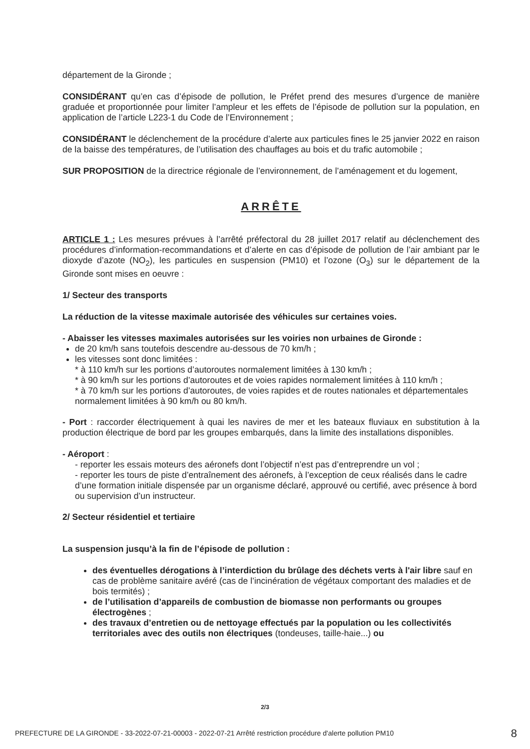département de la Gironde ;
CONSIDÉRANT qu’en cas d’épisode de pollution, le Préfet prend des mesures d’urgence de manière graduée et proportionnée pour limiter l’ampleur et les effets de l’épisode de pollution sur la population, en application de l’article L223-1 du Code de l’Environnement ;
CONSIDÉRANT le déclenchement de la procédure d’alerte aux particules fines le 25 janvier 2022 en raison de la baisse des températures, de l’utilisation des chauffages au bois et du trafic automobile ;
SUR PROPOSITION de la directrice régionale de l’environnement, de l’aménagement et du logement,
ARRÊTE
ARTICLE 1 : Les mesures prévues à l’arrêté préfectoral du 28 juillet 2017 relatif au déclenchement des procédures d’information-recommandations et d’alerte en cas d’épisode de pollution de l’air ambiant par le dioxyde d’azote (NO<sub>2</sub>), les particules en suspension (PM10) et l’ozone (O<sub>3</sub>) sur le département de la Gironde sont mises en oeuvre :
1/ Secteur des transports
La réduction de la vitesse maximale autorisée des véhicules sur certaines voies.
- Abaisser les vitesses maximales autorisées sur les voiries non urbaines de Gironde :
de 20 km/h sans toutefois descendre au-dessous de 70 km/h ;
les vitesses sont donc limitées :
* à 110 km/h sur les portions d’autoroutes normalement limitées à 130 km/h ;
* à 90 km/h sur les portions d’autoroutes et de voies rapides normalement limitées à 110 km/h ;
* à 70 km/h sur les portions d’autoroutes, de voies rapides et de routes nationales et départementales normalement limitées à 90 km/h ou 80 km/h.
- Port : raccorder électriquement à quai les navires de mer et les bateaux fluviaux en substitution à la production électrique de bord par les groupes embarqués, dans la limite des installations disponibles.
- Aéroport :
- reporter les essais moteurs des aéronefs dont l’objectif n’est pas d’entreprendre un vol ;
- reporter les tours de piste d’entraînement des aéronefs, à l’exception de ceux réalisés dans le cadre d’une formation initiale dispensée par un organisme déclaré, approuvé ou certifié, avec présence à bord ou supervision d’un instructeur.
2/ Secteur résidentiel et tertiaire
La suspension jusqu’à la fin de l’épisode de pollution :
des éventuelles dérogations à l’interdiction du brûlage des déchets verts à l'air libre sauf en cas de problème sanitaire avéré (cas de l’incinération de végétaux comportant des maladies et de bois termités) ;
de l’utilisation d’appareils de combustion de biomasse non performants ou groupes électrogènes ;
des travaux d’entretien ou de nettoyage effectués par la population ou les collectivités territoriales avec des outils non électriques (tondeuses, taille-haie...) ou
2/3
PREFECTURE DE LA GIRONDE - 33-2022-07-21-00003 - 2022-07-21 Arrêté restriction procédure d'alerte pollution PM10 8